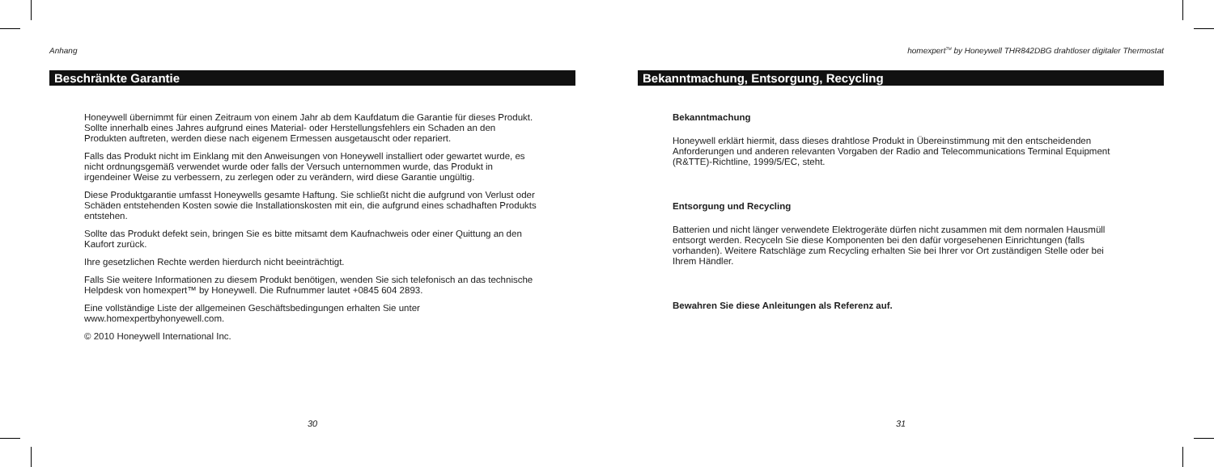Anhang
Beschränkte Garantie
Honeywell übernimmt für einen Zeitraum von einem Jahr ab dem Kaufdatum die Garantie für dieses Produkt. Sollte innerhalb eines Jahres aufgrund eines Material- oder Herstellungsfehlers ein Schaden an den Produkten auftreten, werden diese nach eigenem Ermessen ausgetauscht oder repariert.
Falls das Produkt nicht im Einklang mit den Anweisungen von Honeywell installiert oder gewartet wurde, es nicht ordnungsgemäß verwendet wurde oder falls der Versuch unternommen wurde, das Produkt in irgendeiner Weise zu verbessern, zu zerlegen oder zu verändern, wird diese Garantie ungültig.
Diese Produktgarantie umfasst Honeywells gesamte Haftung. Sie schließt nicht die aufgrund von Verlust oder Schäden entstehenden Kosten sowie die Installationskosten mit ein, die aufgrund eines schadhaften Produkts entstehen.
Sollte das Produkt defekt sein, bringen Sie es bitte mitsamt dem Kaufnachweis oder einer Quittung an den Kaufort zurück.
Ihre gesetzlichen Rechte werden hierdurch nicht beeinträchtigt.
Falls Sie weitere Informationen zu diesem Produkt benötigen, wenden Sie sich telefonisch an das technische Helpdesk von homexpert™ by Honeywell. Die Rufnummer lautet +0845 604 2893.
Eine vollständige Liste der allgemeinen Geschäftsbedingungen erhalten Sie unter www.homexpertbyhonyewell.com.
© 2010 Honeywell International Inc.
30
homexpert<sup>TM</sup> by Honeywell THR842DBG drahtloser digitaler Thermostat
Bekanntmachung, Entsorgung, Recycling
Bekanntmachung
Honeywell erklärt hiermit, dass dieses drahtlose Produkt in Übereinstimmung mit den entscheidenden Anforderungen und anderen relevanten Vorgaben der Radio and Telecommunications Terminal Equipment (R&TTE)-Richtline, 1999/5/EC, steht.
Entsorgung und Recycling
Batterien und nicht länger verwendete Elektrogeräte dürfen nicht zusammen mit dem normalen Hausmüll entsorgt werden. Recyceln Sie diese Komponenten bei den dafür vorgesehenen Einrichtungen (falls vorhanden). Weitere Ratschläge zum Recycling erhalten Sie bei Ihrer vor Ort zuständigen Stelle oder bei Ihrem Händler.
Bewahren Sie diese Anleitungen als Referenz auf.
31